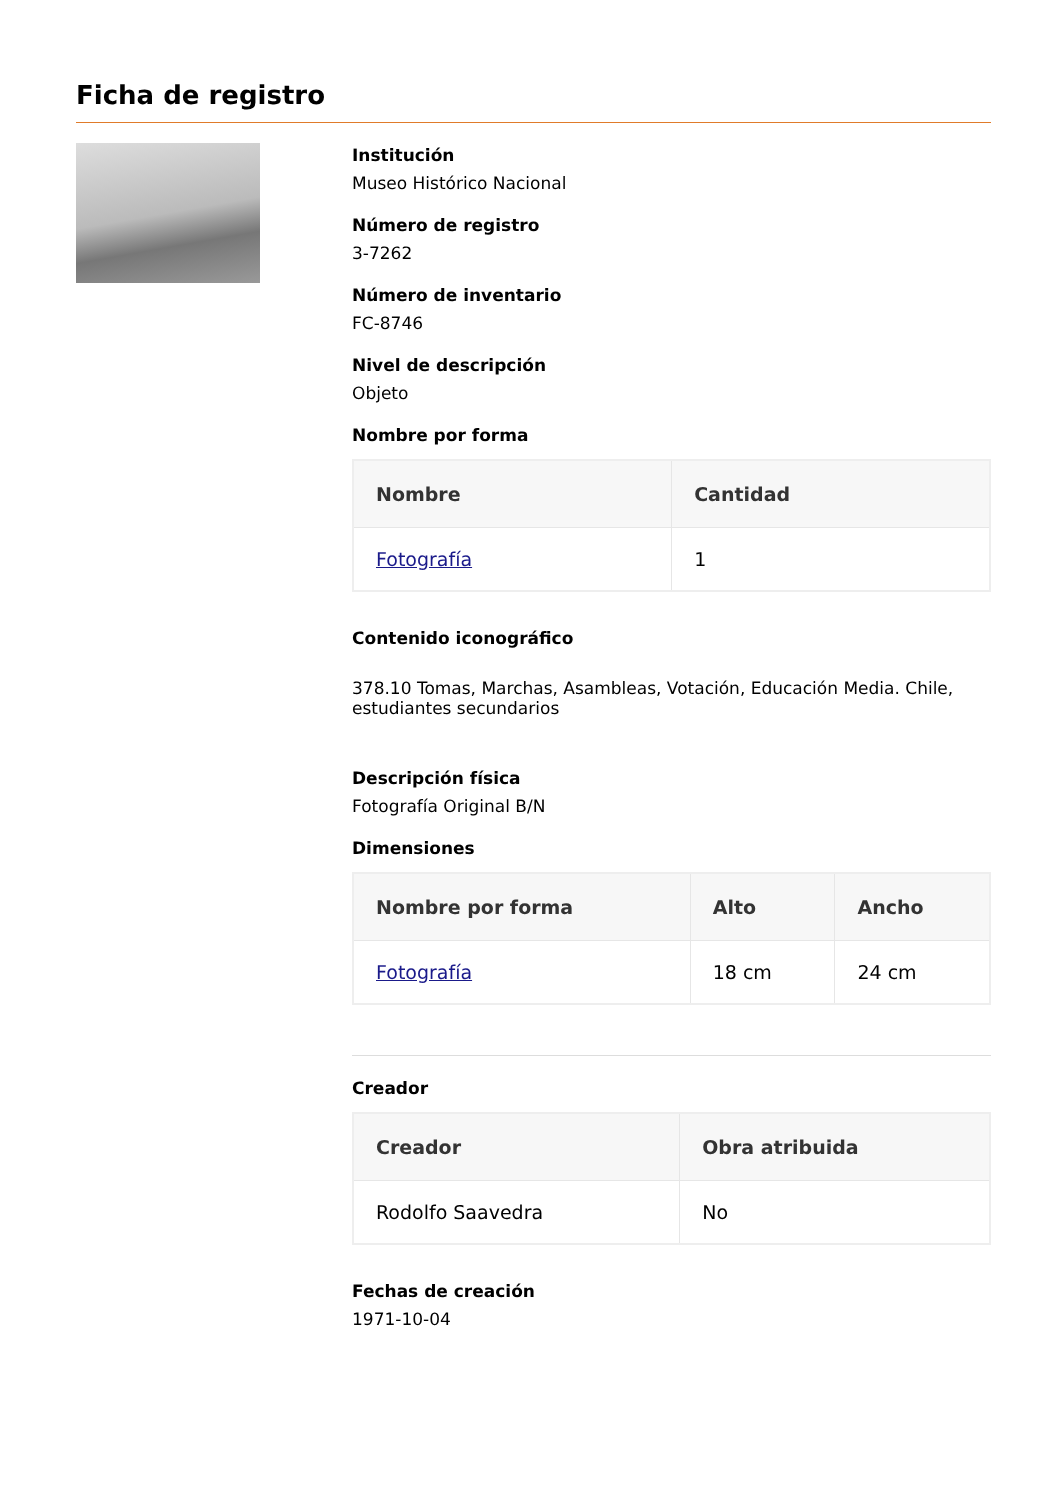Ficha de registro
Institución
Museo Histórico Nacional
Número de registro
3-7262
Número de inventario
FC-8746
Nivel de descripción
Objeto
Nombre por forma
| Nombre | Cantidad |
| --- | --- |
| Fotografía | 1 |
Contenido iconográfico
378.10 Tomas, Marchas, Asambleas, Votación, Educación Media. Chile, estudiantes secundarios
Descripción física
Fotografía Original B/N
Dimensiones
| Nombre por forma | Alto | Ancho |
| --- | --- | --- |
| Fotografía | 18 cm | 24 cm |
Creador
| Creador | Obra atribuida |
| --- | --- |
| Rodolfo Saavedra | No |
Fechas de creación
1971-10-04